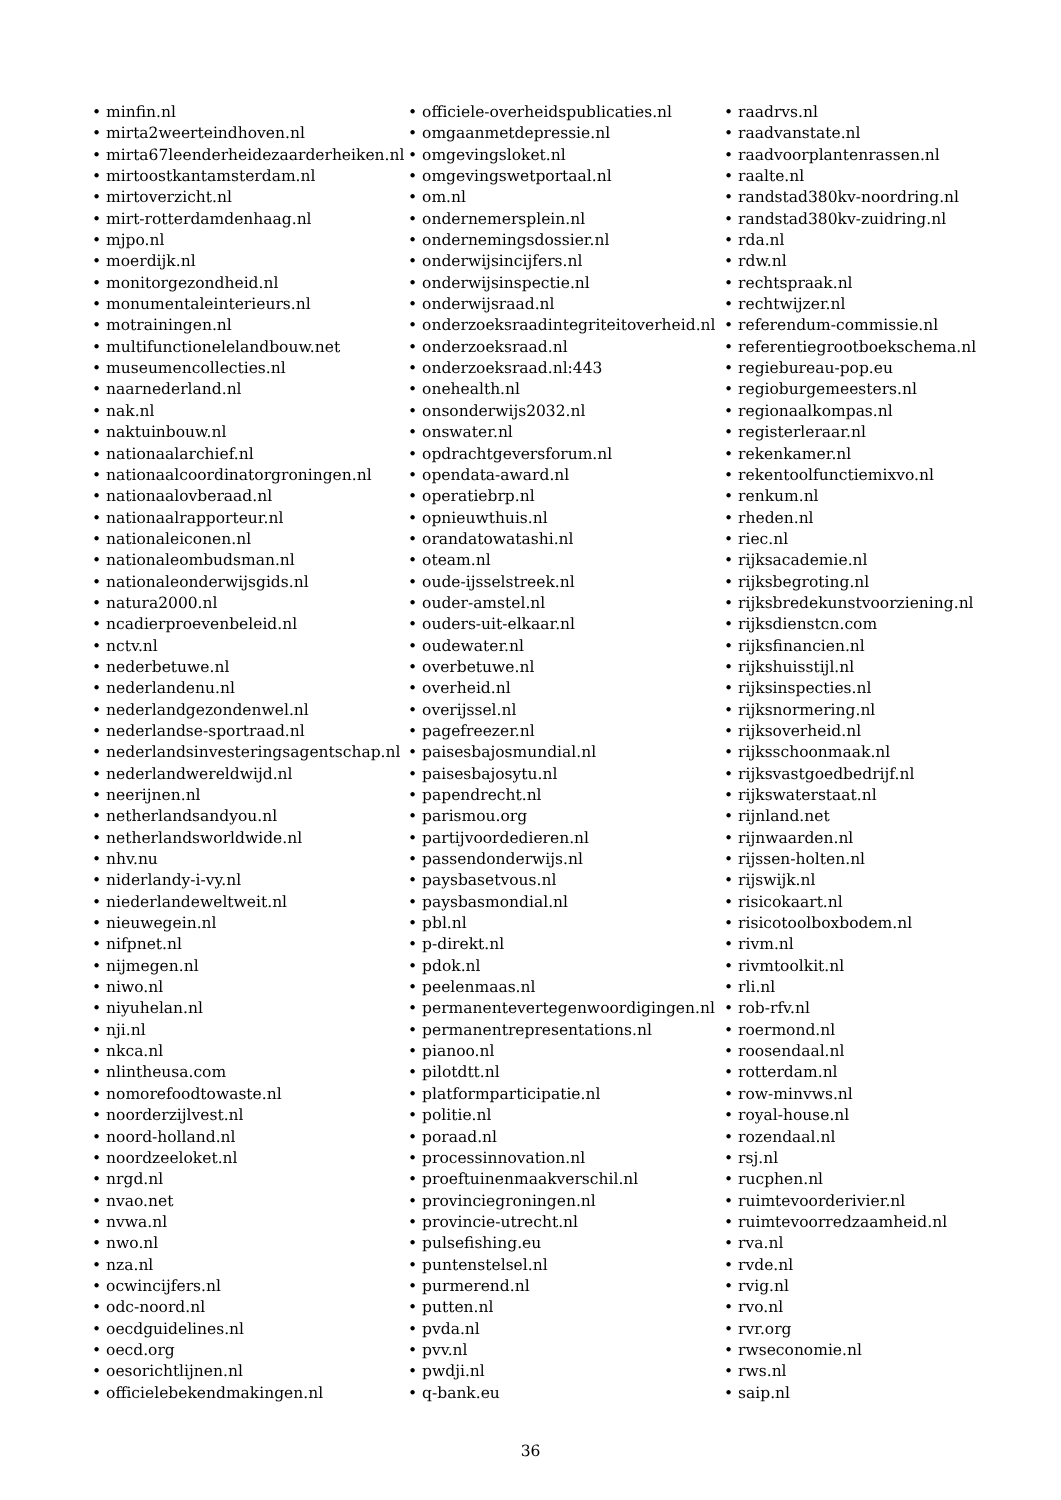• minfin.nl
• mirta2weerteindhoven.nl
• mirta67leenderheidezaarderheiken.nl
• mirtoostkantamsterdam.nl
• mirtoverzicht.nl
• mirt-rotterdamdenhaag.nl
• mjpo.nl
• moerdijk.nl
• monitorgezondheid.nl
• monumentaleinterieurs.nl
• motrainingen.nl
• multifunctionelelandbouw.net
• museumencollecties.nl
• naarnederland.nl
• nak.nl
• naktuinbouw.nl
• nationaalarchief.nl
• nationaalcoordinatorgroningen.nl
• nationaalovberaad.nl
• nationaalrapporteur.nl
• nationaleiconen.nl
• nationaleombudsman.nl
• nationaleonderwijsgids.nl
• natura2000.nl
• ncadierproevenbeleid.nl
• nctv.nl
• nederbetuwe.nl
• nederlandenu.nl
• nederlandgezondenwel.nl
• nederlandse-sportraad.nl
• nederlandsinvesteringsagentschap.nl
• nederlandwereldwijd.nl
• neerijnen.nl
• netherlandsandyou.nl
• netherlandsworldwide.nl
• nhv.nu
• niderlandy-i-vy.nl
• niederlandeweltweit.nl
• nieuwegein.nl
• nifpnet.nl
• nijmegen.nl
• niwo.nl
• niyuhelan.nl
• nji.nl
• nkca.nl
• nlintheusa.com
• nomorefoodtowaste.nl
• noorderzijlvest.nl
• noord-holland.nl
• noordzeeloket.nl
• nrgd.nl
• nvao.net
• nvwa.nl
• nwo.nl
• nza.nl
• ocwincijfers.nl
• odc-noord.nl
• oecdguidelines.nl
• oecd.org
• oesorichtlijnen.nl
• officielebekendmakingen.nl
• officiele-overheidspublicaties.nl
• omgaanmetdepressie.nl
• omgevingsloket.nl
• omgevingswetportaal.nl
• om.nl
• ondernemersplein.nl
• ondernemingsdossier.nl
• onderwijsincijfers.nl
• onderwijsinspectie.nl
• onderwijsraad.nl
• onderzoeksraadintegriteitoverheid.nl
• onderzoeksraad.nl
• onderzoeksraad.nl:443
• onehealth.nl
• onsonderwijs2032.nl
• onswater.nl
• opdrachtgeversforum.nl
• opendata-award.nl
• operatiebrp.nl
• opnieuwthuis.nl
• orandatowatashi.nl
• oteam.nl
• oude-ijsselstreek.nl
• ouder-amstel.nl
• ouders-uit-elkaar.nl
• oudewater.nl
• overbetuwe.nl
• overheid.nl
• overijssel.nl
• pagefreezer.nl
• paisesbajosmundial.nl
• paisesbajosytu.nl
• papendrecht.nl
• parismou.org
• partijvoordedieren.nl
• passendonderwijs.nl
• paysbasetvous.nl
• paysbasmondial.nl
• pbl.nl
• p-direkt.nl
• pdok.nl
• peelenmaas.nl
• permanentevertegenwoordigingen.nl
• permanentrepresentations.nl
• pianoo.nl
• pilotdtt.nl
• platformparticipatie.nl
• politie.nl
• poraad.nl
• processinnovation.nl
• proeftuinenmaakverschil.nl
• provinciegroningen.nl
• provincie-utrecht.nl
• pulsefishing.eu
• puntenstelsel.nl
• purmerend.nl
• putten.nl
• pvda.nl
• pvv.nl
• pwdji.nl
• q-bank.eu
• raadrvs.nl
• raadvanstate.nl
• raadvoorplantenrassen.nl
• raalte.nl
• randstad380kv-noordring.nl
• randstad380kv-zuidring.nl
• rda.nl
• rdw.nl
• rechtspraak.nl
• rechtwijzer.nl
• referendum-commissie.nl
• referentiegrootboekschema.nl
• regiebureau-pop.eu
• regioburgemeesters.nl
• regionaalkompas.nl
• registerleraar.nl
• rekenkamer.nl
• rekentoolfunctiemixvo.nl
• renkum.nl
• rheden.nl
• riec.nl
• rijksacademie.nl
• rijksbegroting.nl
• rijksbredekunstvoorziening.nl
• rijksdienstcn.com
• rijksfinancien.nl
• rijkshuisstijl.nl
• rijksinspecties.nl
• rijksnormering.nl
• rijksoverheid.nl
• rijksschoonmaak.nl
• rijksvastgoedbedrijf.nl
• rijkswaterstaat.nl
• rijnland.net
• rijnwaarden.nl
• rijssen-holten.nl
• rijswijk.nl
• risicokaart.nl
• risicotoolboxbodem.nl
• rivm.nl
• rivmtoolkit.nl
• rli.nl
• rob-rfv.nl
• roermond.nl
• roosendaal.nl
• rotterdam.nl
• row-minvws.nl
• royal-house.nl
• rozendaal.nl
• rsj.nl
• rucphen.nl
• ruimtevoorderivier.nl
• ruimtevoorredzaamheid.nl
• rva.nl
• rvde.nl
• rvig.nl
• rvo.nl
• rvr.org
• rwseconomie.nl
• rws.nl
• saip.nl
36